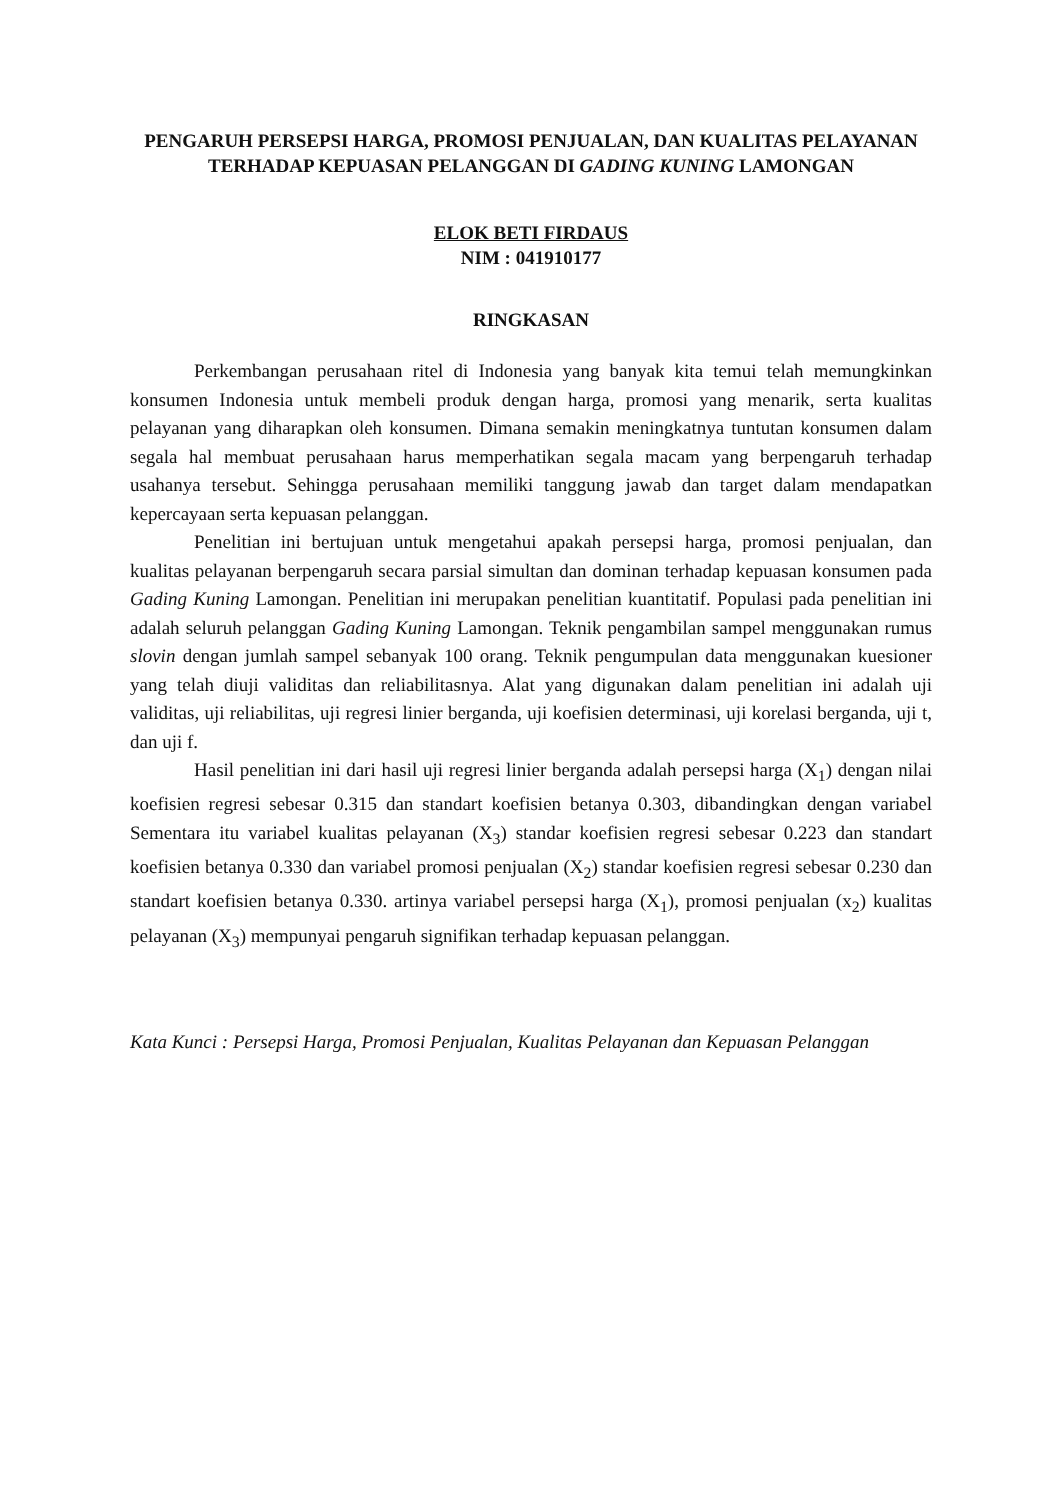PENGARUH PERSEPSI HARGA, PROMOSI PENJUALAN, DAN KUALITAS PELAYANAN TERHADAP KEPUASAN PELANGGAN DI GADING KUNING LAMONGAN
ELOK BETI FIRDAUS
NIM : 041910177
RINGKASAN
Perkembangan perusahaan ritel di Indonesia yang banyak kita temui telah memungkinkan konsumen Indonesia untuk membeli produk dengan harga, promosi yang menarik, serta kualitas pelayanan yang diharapkan oleh konsumen. Dimana semakin meningkatnya tuntutan konsumen dalam segala hal membuat perusahaan harus memperhatikan segala macam yang berpengaruh terhadap usahanya tersebut. Sehingga perusahaan memiliki tanggung jawab dan target dalam mendapatkan kepercayaan serta kepuasan pelanggan.
Penelitian ini bertujuan untuk mengetahui apakah persepsi harga, promosi penjualan, dan kualitas pelayanan berpengaruh secara parsial simultan dan dominan terhadap kepuasan konsumen pada Gading Kuning Lamongan. Penelitian ini merupakan penelitian kuantitatif. Populasi pada penelitian ini adalah seluruh pelanggan Gading Kuning Lamongan. Teknik pengambilan sampel menggunakan rumus slovin dengan jumlah sampel sebanyak 100 orang. Teknik pengumpulan data menggunakan kuesioner yang telah diuji validitas dan reliabilitasnya. Alat yang digunakan dalam penelitian ini adalah uji validitas, uji reliabilitas, uji regresi linier berganda, uji koefisien determinasi, uji korelasi berganda, uji t, dan uji f.
Hasil penelitian ini dari hasil uji regresi linier berganda adalah persepsi harga (X<sub>1</sub>) dengan nilai koefisien regresi sebesar 0.315 dan standart koefisien betanya 0.303, dibandingkan dengan variabel Sementara itu variabel kualitas pelayanan (X<sub>3</sub>) standar koefisien regresi sebesar 0.223 dan standart koefisien betanya 0.330 dan variabel promosi penjualan (X<sub>2</sub>) standar koefisien regresi sebesar 0.230 dan standart koefisien betanya 0.330. artinya variabel persepsi harga (X<sub>1</sub>), promosi penjualan (x<sub>2</sub>) kualitas pelayanan (X<sub>3</sub>) mempunyai pengaruh signifikan terhadap kepuasan pelanggan.
Kata Kunci : Persepsi Harga, Promosi Penjualan, Kualitas Pelayanan dan Kepuasan Pelanggan